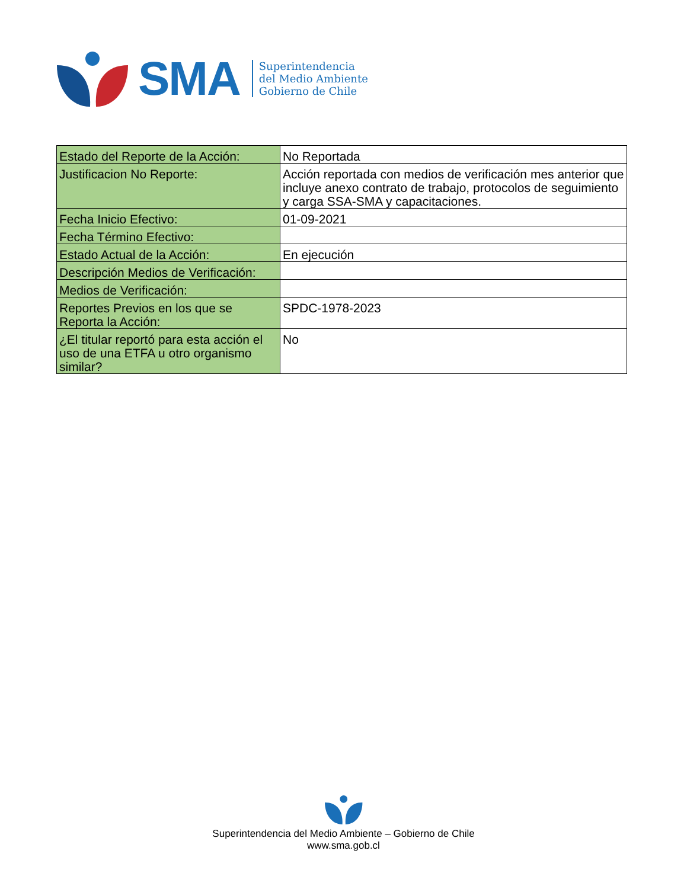SMA
Superintendencia
del Medio Ambiente
Gobierno de Chile
| Estado del Reporte de la Acción: | No Reportada |
| Justificacion No Reporte: | Acción reportada con medios de verificación mes anterior que incluye anexo contrato de trabajo, protocolos de seguimiento y carga SSA-SMA y capacitaciones. |
| Fecha Inicio Efectivo: | 01-09-2021 |
| Fecha Término Efectivo: | |
| Estado Actual de la Acción: | En ejecución |
| Descripción Medios de Verificación: | |
| Medios de Verificación: | |
| Reportes Previos en los que se Reporta la Acción: | SPDC-1978-2023 |
| ¿El titular reportó para esta acción el uso de una ETFA u otro organismo similar? | No |
Superintendencia del Medio Ambiente – Gobierno de Chile
www.sma.gob.cl